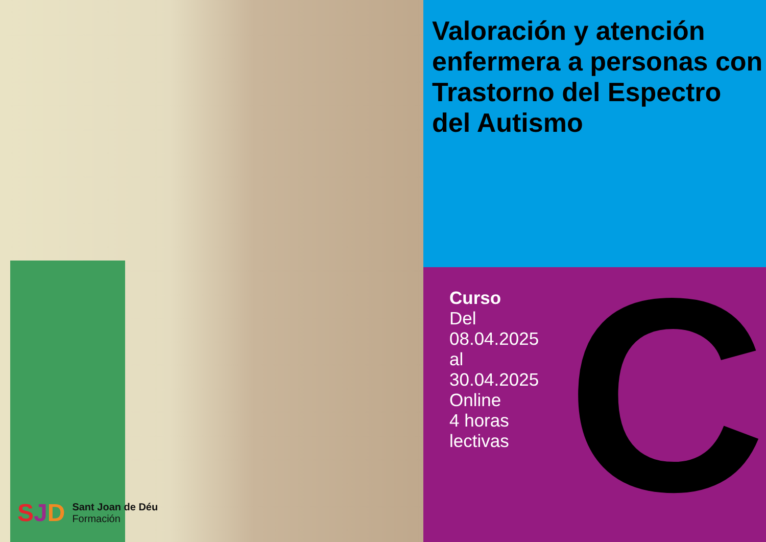SJD
Sant Joan de Déu
Formación
Valoración y atención enfermera a personas con Trastorno del Espectro del Autismo
Curso
Del 08.04.2025
al 30.04.2025
Online
4 horas lectivas
C